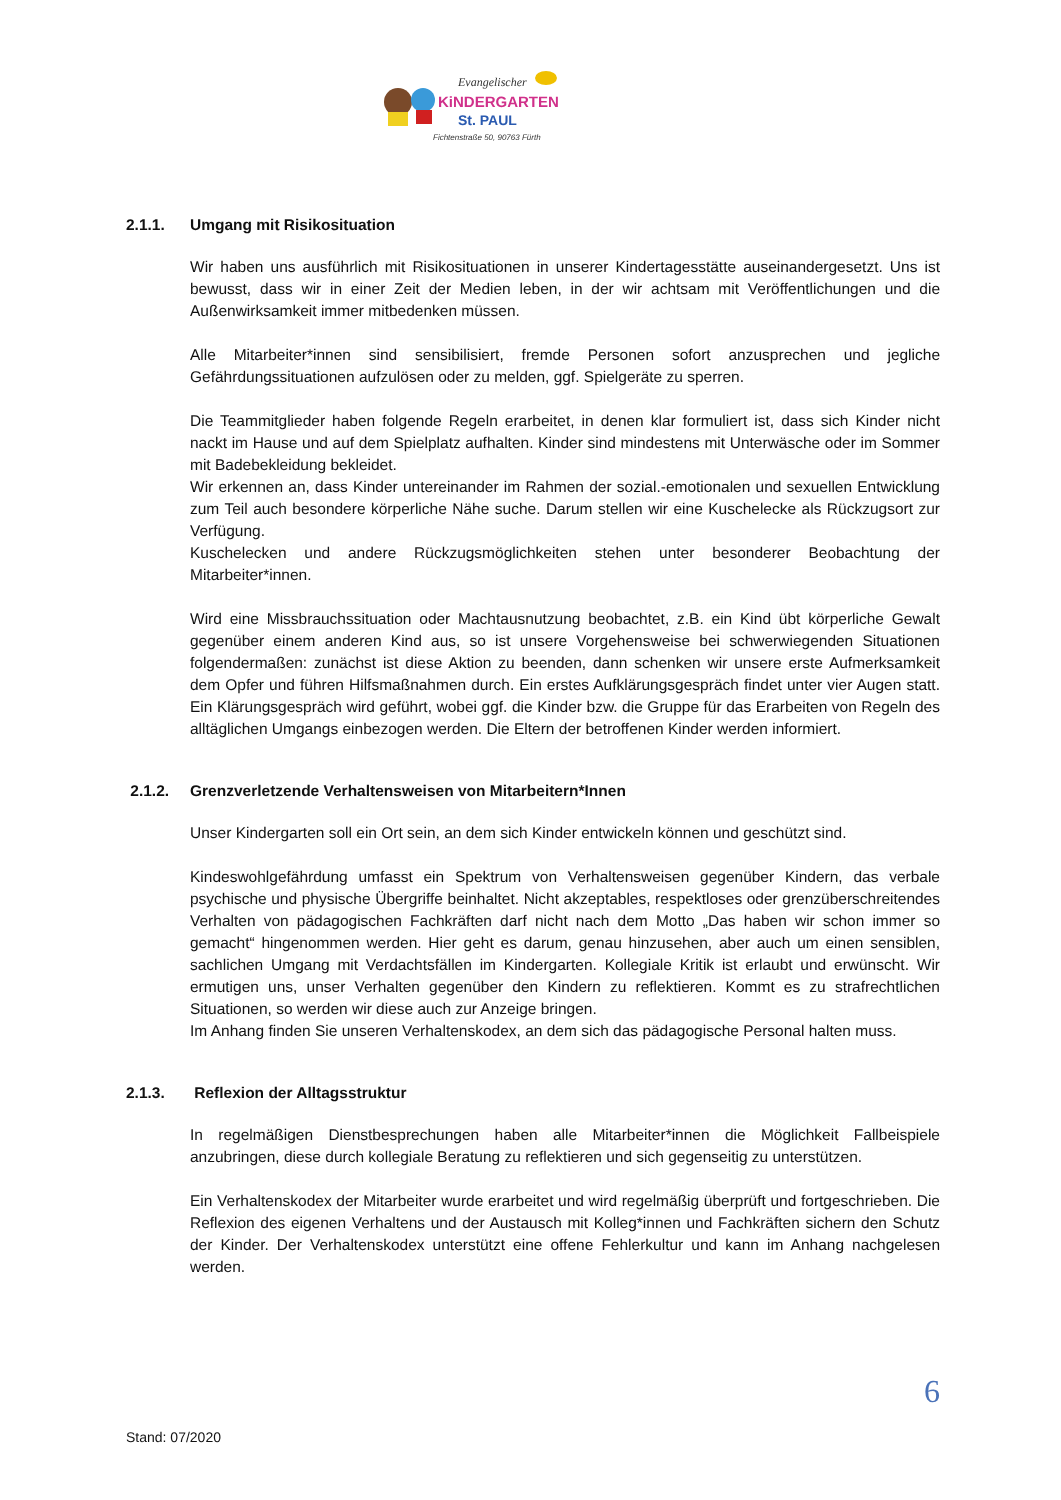Evangelischer
KiNDERGARTEN
St. PAUL
Fichtenstraße 50, 90763 Fürth
2.1.1. Umgang mit Risikosituation
Wir haben uns ausführlich mit Risikosituationen in unserer Kindertagesstätte auseinandergesetzt. Uns ist bewusst, dass wir in einer Zeit der Medien leben, in der wir achtsam mit Veröffentlichungen und die Außenwirksamkeit immer mitbedenken müssen.
Alle Mitarbeiter*innen sind sensibilisiert, fremde Personen sofort anzusprechen und jegliche Gefährdungssituationen aufzulösen oder zu melden, ggf. Spielgeräte zu sperren.
Die Teammitglieder haben folgende Regeln erarbeitet, in denen klar formuliert ist, dass sich Kinder nicht nackt im Hause und auf dem Spielplatz aufhalten. Kinder sind mindestens mit Unterwäsche oder im Sommer mit Badebekleidung bekleidet.
Wir erkennen an, dass Kinder untereinander im Rahmen der sozial.-emotionalen und sexuellen Entwicklung zum Teil auch besondere körperliche Nähe suche. Darum stellen wir eine Kuschelecke als Rückzugsort zur Verfügung.
Kuschelecken und andere Rückzugsmöglichkeiten stehen unter besonderer Beobachtung der Mitarbeiter*innen.
Wird eine Missbrauchssituation oder Machtausnutzung beobachtet, z.B. ein Kind übt körperliche Gewalt gegenüber einem anderen Kind aus, so ist unsere Vorgehensweise bei schwerwiegenden Situationen folgendermaßen: zunächst ist diese Aktion zu beenden, dann schenken wir unsere erste Aufmerksamkeit dem Opfer und führen Hilfsmaßnahmen durch. Ein erstes Aufklärungsgespräch findet unter vier Augen statt. Ein Klärungsgespräch wird geführt, wobei ggf. die Kinder bzw. die Gruppe für das Erarbeiten von Regeln des alltäglichen Umgangs einbezogen werden. Die Eltern der betroffenen Kinder werden informiert.
2.1.2. Grenzverletzende Verhaltensweisen von Mitarbeitern*Innen
Unser Kindergarten soll ein Ort sein, an dem sich Kinder entwickeln können und geschützt sind.
Kindeswohlgefährdung umfasst ein Spektrum von Verhaltensweisen gegenüber Kindern, das verbale psychische und physische Übergriffe beinhaltet. Nicht akzeptables, respektloses oder grenzüberschreitendes Verhalten von pädagogischen Fachkräften darf nicht nach dem Motto „Das haben wir schon immer so gemacht“ hingenommen werden. Hier geht es darum, genau hinzusehen, aber auch um einen sensiblen, sachlichen Umgang mit Verdachtsfällen im Kindergarten. Kollegiale Kritik ist erlaubt und erwünscht. Wir ermutigen uns, unser Verhalten gegenüber den Kindern zu reflektieren. Kommt es zu strafrechtlichen Situationen, so werden wir diese auch zur Anzeige bringen.
Im Anhang finden Sie unseren Verhaltenskodex, an dem sich das pädagogische Personal halten muss.
2.1.3. Reflexion der Alltagsstruktur
In regelmäßigen Dienstbesprechungen haben alle Mitarbeiter*innen die Möglichkeit Fallbeispiele anzubringen, diese durch kollegiale Beratung zu reflektieren und sich gegenseitig zu unterstützen.
Ein Verhaltenskodex der Mitarbeiter wurde erarbeitet und wird regelmäßig überprüft und fortgeschrieben. Die Reflexion des eigenen Verhaltens und der Austausch mit Kolleg*innen und Fachkräften sichern den Schutz der Kinder. Der Verhaltenskodex unterstützt eine offene Fehlerkultur und kann im Anhang nachgelesen werden.
6
Stand: 07/2020